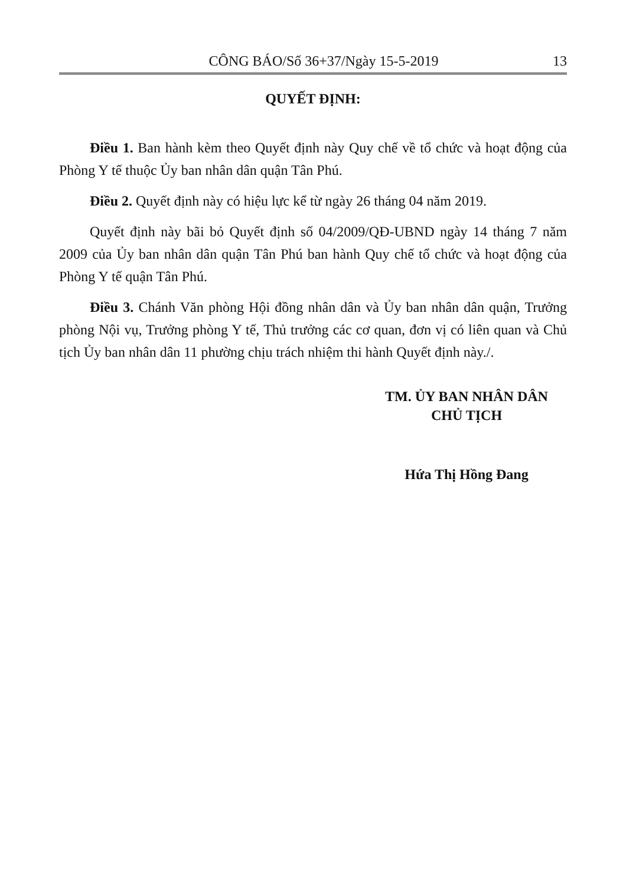CÔNG BÁO/Số 36+37/Ngày 15-5-2019 13
QUYẾT ĐỊNH:
Điều 1. Ban hành kèm theo Quyết định này Quy chế về tổ chức và hoạt động của Phòng Y tế thuộc Ủy ban nhân dân quận Tân Phú.
Điều 2. Quyết định này có hiệu lực kể từ ngày 26 tháng 04 năm 2019.
Quyết định này bãi bỏ Quyết định số 04/2009/QĐ-UBND ngày 14 tháng 7 năm 2009 của Ủy ban nhân dân quận Tân Phú ban hành Quy chế tổ chức và hoạt động của Phòng Y tế quận Tân Phú.
Điều 3. Chánh Văn phòng Hội đồng nhân dân và Ủy ban nhân dân quận, Trưởng phòng Nội vụ, Trưởng phòng Y tế, Thủ trưởng các cơ quan, đơn vị có liên quan và Chủ tịch Ủy ban nhân dân 11 phường chịu trách nhiệm thi hành Quyết định này./.
TM. ỦY BAN NHÂN DÂN
CHỦ TỊCH
Hứa Thị Hồng Đang